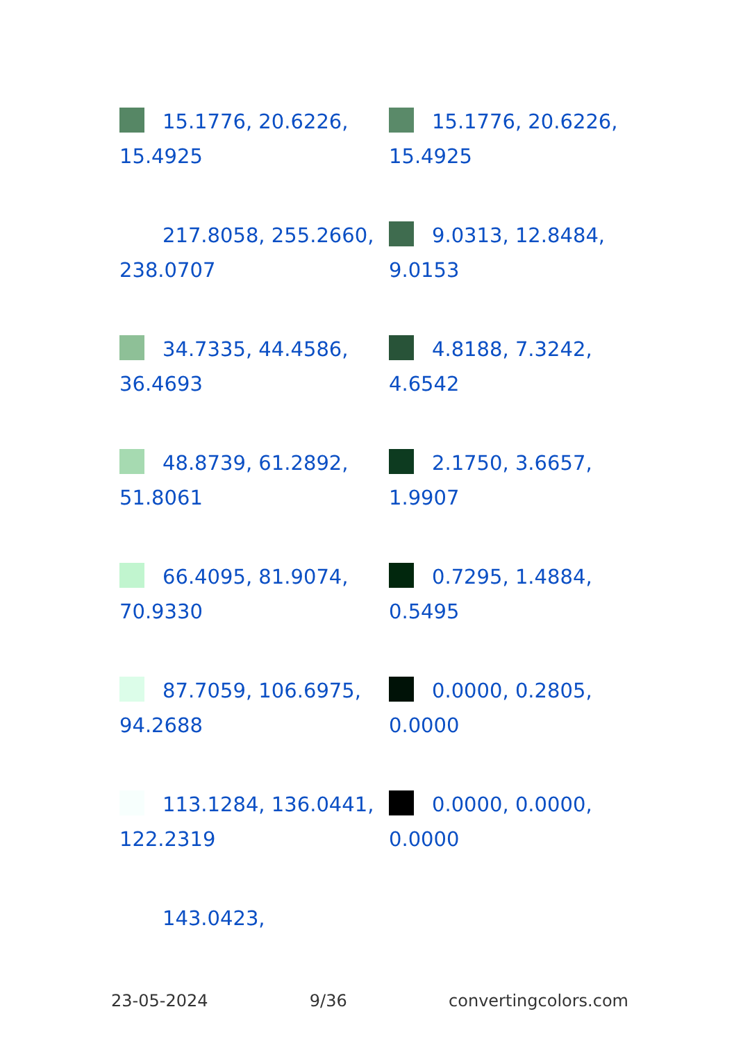15.1776, 20.6226, 15.4925
15.1776, 20.6226, 15.4925
217.8058, 255.2660, 238.0707
9.0313, 12.8484, 9.0153
34.7335, 44.4586, 36.4693
4.8188, 7.3242, 4.6542
48.8739, 61.2892, 51.8061
2.1750, 3.6657, 1.9907
66.4095, 81.9074, 70.9330
0.7295, 1.4884, 0.5495
87.7059, 106.6975, 94.2688
0.0000, 0.2805, 0.0000
113.1284, 136.0441, 122.2319
0.0000, 0.0000, 0.0000
143.0423,
23-05-2024 9/36 convertingcolors.com